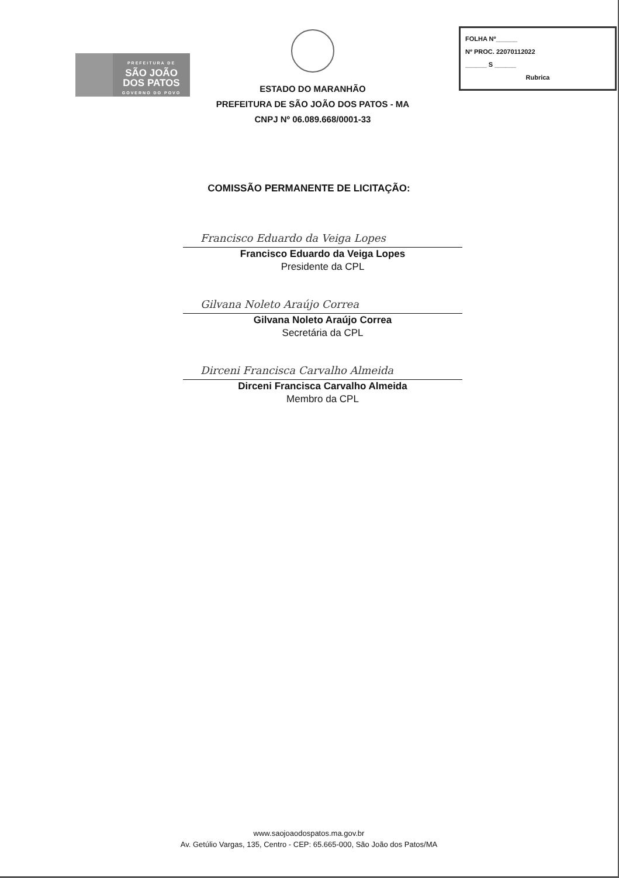PREFEITURA DE
SÃO JOÃO
DOS PATOS
GOVERNO DO POVO
ESTADO DO MARANHÃO
PREFEITURA DE SÃO JOÃO DOS PATOS - MA
CNPJ Nº 06.089.668/0001-33
FOLHA Nº______
Nº PROC. 22070112022
______ S ______
Rubrica
COMISSÃO PERMANENTE DE LICITAÇÃO:
Francisco Eduardo da Veiga Lopes
Francisco Eduardo da Veiga Lopes
Presidente da CPL
Gilvana Noleto Araújo Correa
Gilvana Noleto Araújo Correa
Secretária da CPL
Dirceni Francisca Carvalho Almeida
Dirceni Francisca Carvalho Almeida
Membro da CPL
www.saojoaodospatos.ma.gov.br
Av. Getúlio Vargas, 135, Centro - CEP: 65.665-000, São João dos Patos/MA